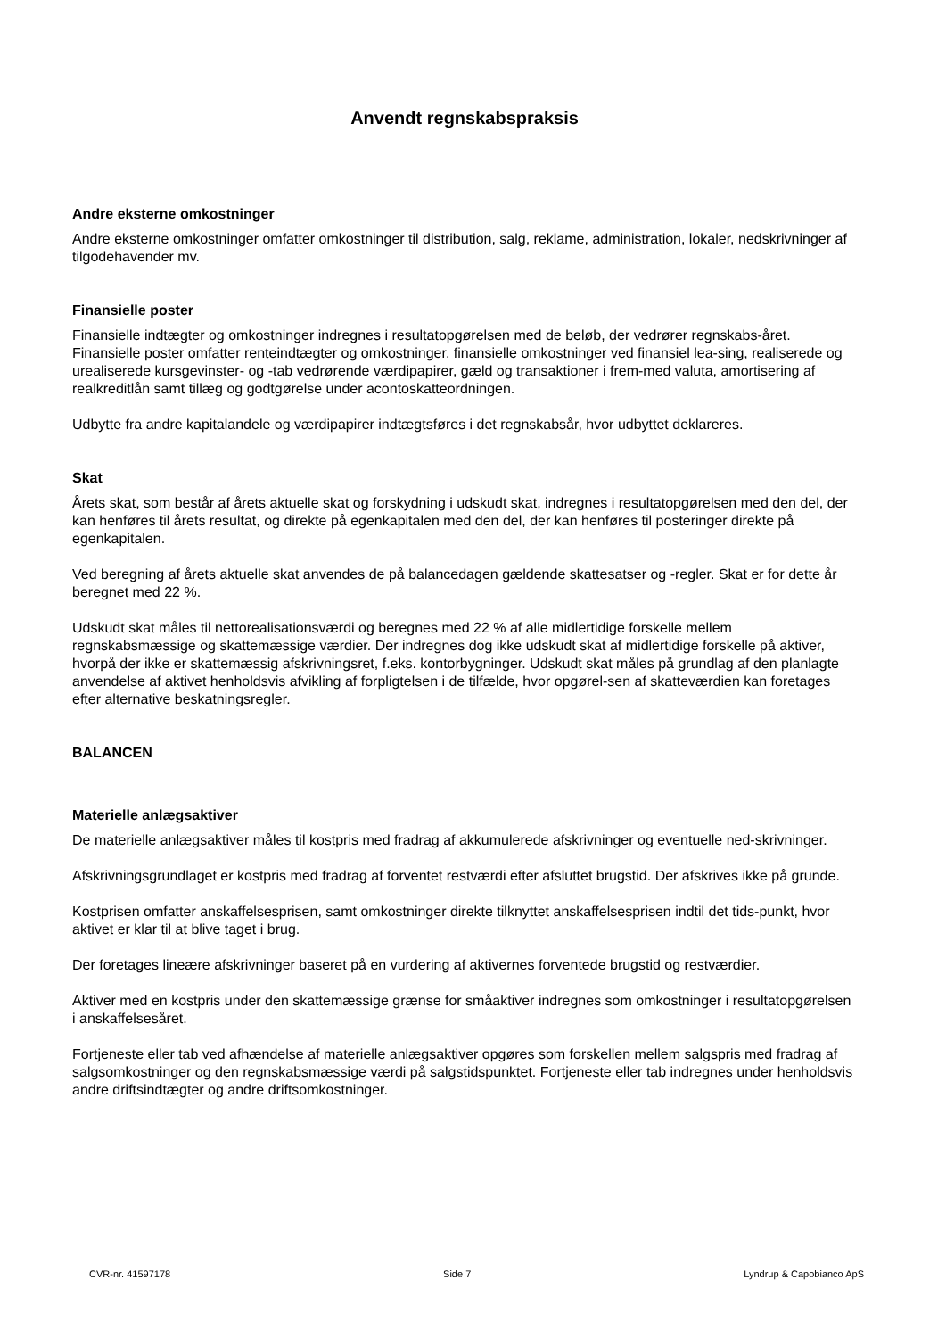Anvendt regnskabspraksis
Andre eksterne omkostninger
Andre eksterne omkostninger omfatter omkostninger til distribution, salg, reklame, administration, lokaler, nedskrivninger af tilgodehavender mv.
Finansielle poster
Finansielle indtægter og omkostninger indregnes i resultatopgørelsen med de beløb, der vedrører regnskabs-året. Finansielle poster omfatter renteindtægter og omkostninger, finansielle omkostninger ved finansiel lea-sing, realiserede og urealiserede kursgevinster- og -tab vedrørende værdipapirer, gæld og transaktioner i frem-med valuta, amortisering af realkreditlån samt tillæg og godtgørelse under acontoskatteordningen.
Udbytte fra andre kapitalandele og værdipapirer indtægtsføres i det regnskabsår, hvor udbyttet deklareres.
Skat
Årets skat, som består af årets aktuelle skat og forskydning i udskudt skat, indregnes i resultatopgørelsen med den del, der kan henføres til årets resultat, og direkte på egenkapitalen med den del, der kan henføres til posteringer direkte på egenkapitalen.
Ved beregning af årets aktuelle skat anvendes de på balancedagen gældende skattesatser og -regler. Skat er for dette år beregnet med 22 %.
Udskudt skat måles til nettorealisationsværdi og beregnes med 22 % af alle midlertidige forskelle mellem regnskabsmæssige og skattemæssige værdier. Der indregnes dog ikke udskudt skat af midlertidige forskelle på aktiver, hvorpå der ikke er skattemæssig afskrivningsret, f.eks. kontorbygninger. Udskudt skat måles på grundlag af den planlagte anvendelse af aktivet henholdsvis afvikling af forpligtelsen i de tilfælde, hvor opgørel-sen af skatteværdien kan foretages efter alternative beskatningsregler.
BALANCEN
Materielle anlægsaktiver
De materielle anlægsaktiver måles til kostpris med fradrag af akkumulerede afskrivninger og eventuelle ned-skrivninger.
Afskrivningsgrundlaget er kostpris med fradrag af forventet restværdi efter afsluttet brugstid. Der afskrives ikke på grunde.
Kostprisen omfatter anskaffelsesprisen, samt omkostninger direkte tilknyttet anskaffelsesprisen indtil det tids-punkt, hvor aktivet er klar til at blive taget i brug.
Der foretages lineære afskrivninger baseret på en vurdering af aktivernes forventede brugstid og restværdier.
Aktiver med en kostpris under den skattemæssige grænse for småaktiver indregnes som omkostninger i resultatopgørelsen i anskaffelsesåret.
Fortjeneste eller tab ved afhændelse af materielle anlægsaktiver opgøres som forskellen mellem salgspris med fradrag af salgsomkostninger og den regnskabsmæssige værdi på salgstidspunktet. Fortjeneste eller tab indregnes under henholdsvis andre driftsindtægter og andre driftsomkostninger.
CVR-nr. 41597178 Side 7 Lyndrup & Capobianco ApS